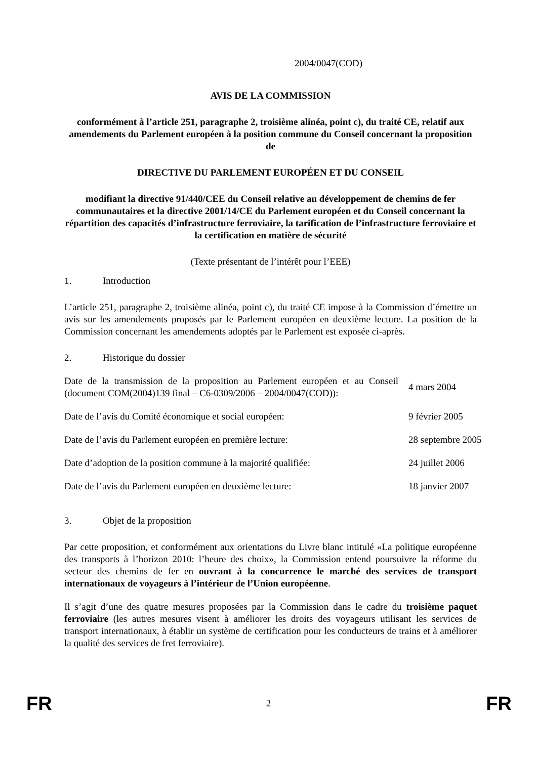2004/0047(COD)
AVIS DE LA COMMISSION
conformément à l’article 251, paragraphe 2, troisième alinéa, point c), du traité CE, relatif aux amendements du Parlement européen à la position commune du Conseil concernant la proposition de
DIRECTIVE DU PARLEMENT EUROPÉEN ET DU CONSEIL
modifiant la directive 91/440/CEE du Conseil relative au développement de chemins de fer communautaires et la directive 2001/14/CE du Parlement européen et du Conseil concernant la répartition des capacités d’infrastructure ferroviaire, la tarification de l’infrastructure ferroviaire et la certification en matière de sécurité
(Texte présentant de l’intérêt pour l’EEE)
1. Introduction
L’article 251, paragraphe 2, troisième alinéa, point c), du traité CE impose à la Commission d’émettre un avis sur les amendements proposés par le Parlement européen en deuxième lecture. La position de la Commission concernant les amendements adoptés par le Parlement est exposée ci-après.
2. Historique du dossier
| Date de la transmission de la proposition au Parlement européen et au Conseil (document COM(2004)139 final – C6-0309/2006 – 2004/0047(COD)): | 4 mars 2004 |
| Date de l’avis du Comité économique et social européen: | 9 février 2005 |
| Date de l’avis du Parlement européen en première lecture: | 28 septembre 2005 |
| Date d’adoption de la position commune à la majorité qualifiée: | 24 juillet 2006 |
| Date de l’avis du Parlement européen en deuxième lecture: | 18 janvier 2007 |
3. Objet de la proposition
Par cette proposition, et conformément aux orientations du Livre blanc intitulé «La politique européenne des transports à l’horizon 2010: l’heure des choix», la Commission entend poursuivre la réforme du secteur des chemins de fer en ouvrant à la concurrence le marché des services de transport internationaux de voyageurs à l’intérieur de l’Union européenne.
Il s’agit d’une des quatre mesures proposées par la Commission dans le cadre du troisième paquet ferroviaire (les autres mesures visent à améliorer les droits des voyageurs utilisant les services de transport internationaux, à établir un système de certification pour les conducteurs de trains et à améliorer la qualité des services de fret ferroviaire).
FR 2 FR